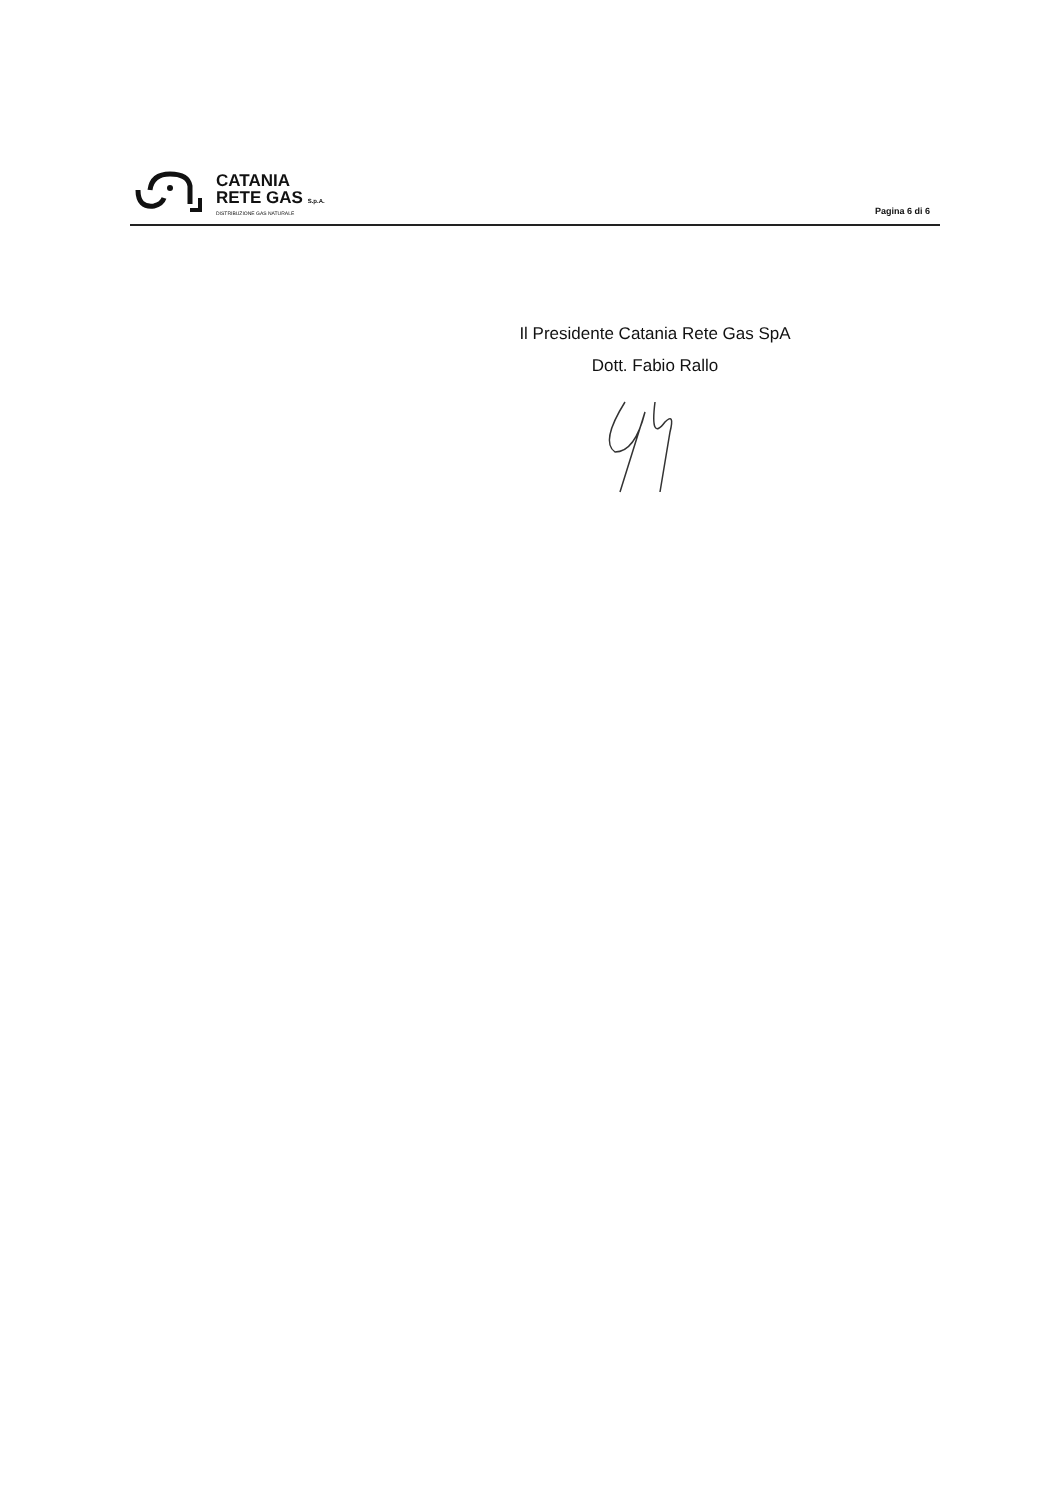CATANIA
RETE GAS S.p.A.
DISTRIBUZIONE GAS NATURALE
Pagina 6 di 6
Il Presidente Catania Rete Gas SpA
Dott. Fabio Rallo